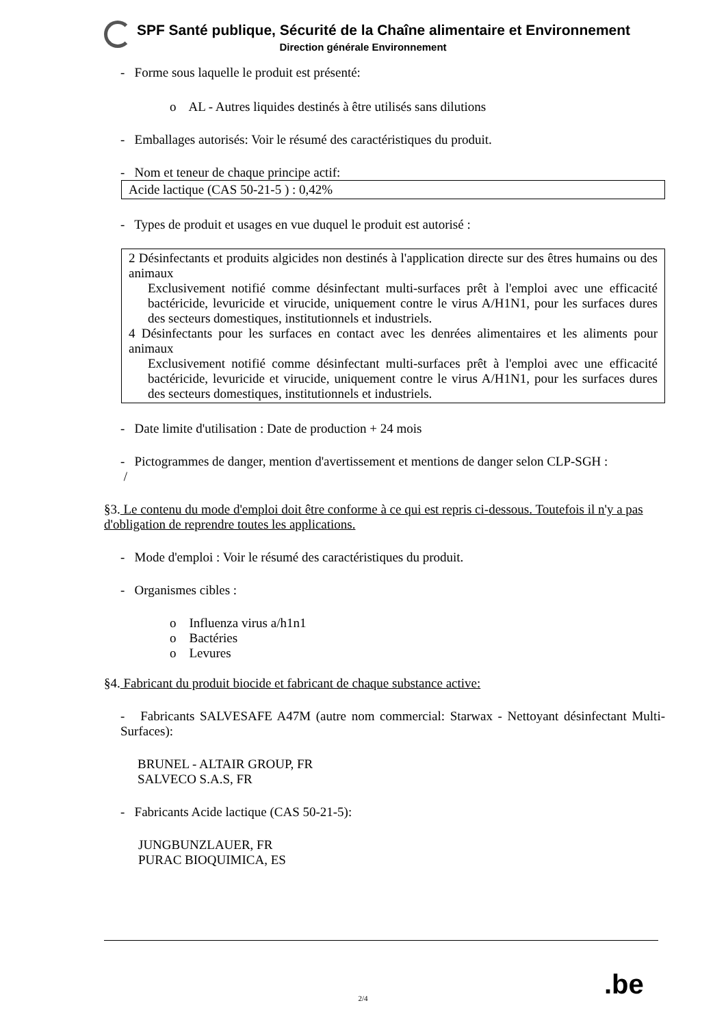SPF Santé publique, Sécurité de la Chaîne alimentaire et Environnement
Direction générale Environnement
- Forme sous laquelle le produit est présenté:
o AL - Autres liquides destinés à être utilisés sans dilutions
- Emballages autorisés: Voir le résumé des caractéristiques du produit.
- Nom et teneur de chaque principe actif:
Acide lactique (CAS 50-21-5 ) : 0,42%
- Types de produit et usages en vue duquel le produit est autorisé :
2 Désinfectants et produits algicides non destinés à l'application directe sur des êtres humains ou des animaux
Exclusivement notifié comme désinfectant multi-surfaces prêt à l'emploi avec une efficacité bactéricide, levuricide et virucide, uniquement contre le virus A/H1N1, pour les surfaces dures des secteurs domestiques, institutionnels et industriels.
4 Désinfectants pour les surfaces en contact avec les denrées alimentaires et les aliments pour animaux
Exclusivement notifié comme désinfectant multi-surfaces prêt à l'emploi avec une efficacité bactéricide, levuricide et virucide, uniquement contre le virus A/H1N1, pour les surfaces dures des secteurs domestiques, institutionnels et industriels.
- Date limite d'utilisation : Date de production + 24 mois
- Pictogrammes de danger, mention d'avertissement et mentions de danger selon CLP-SGH :
/
§3. Le contenu du mode d'emploi doit être conforme à ce qui est repris ci-dessous. Toutefois il n'y a pas d'obligation de reprendre toutes les applications.
- Mode d'emploi : Voir le résumé des caractéristiques du produit.
- Organismes cibles :
o Influenza virus a/h1n1
o Bactéries
o Levures
§4. Fabricant du produit biocide et fabricant de chaque substance active:
- Fabricants SALVESAFE A47M (autre nom commercial: Starwax - Nettoyant désinfectant Multi-Surfaces):
BRUNEL - ALTAIR GROUP, FR
SALVECO S.A.S, FR
- Fabricants Acide lactique (CAS 50-21-5):
JUNGBUNZLAUER, FR
PURAC BIOQUIMICA, ES
.be
2/4